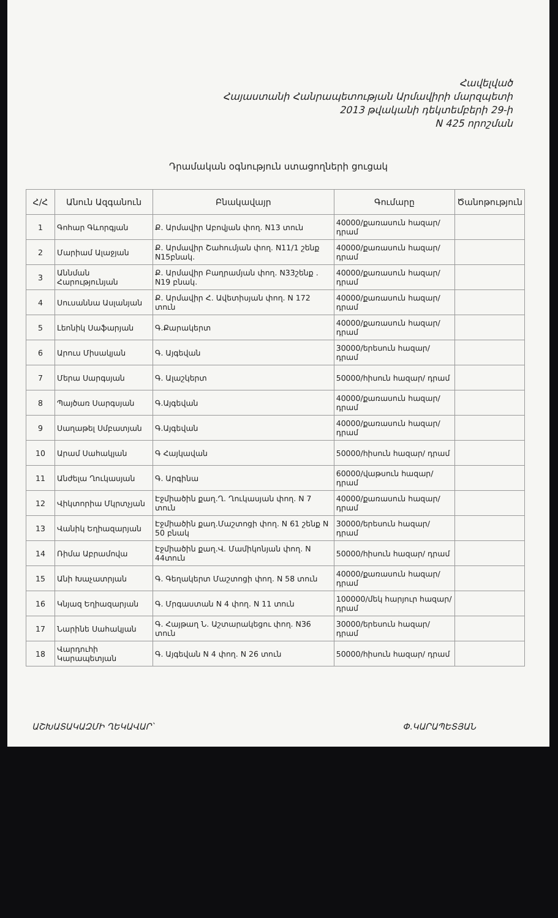Հավելված
Հայաստանի Հանրապետության Արմավիրի մարզպետի
2013 թվականի դեկտեմբերի 29-ի
N 425 որոշման
Դրամական օգնություն ստացողների ցուցակ
| Հ/Հ | Անուն Ազգանուն | Բնակավայր | Գումարը | Ծանոթություն |
| --- | --- | --- | --- | --- |
| 1 | Գոհար Գևորգյան | Ք. Արմավիր Աբովյան փող. N13 տուն | 40000/քառասուն հազար/ դրամ | |
| 2 | Մարիամ Ալաջյան | Ք. Արմավիր Շահումյան փող. N11/1 շենք N15բնակ. | 40000/քառասուն հազար/ դրամ | |
| 3 | Աննման Հարությունյան | Ք. Արմավիր Բաղրամյան փող. N33շենք . N19 բնակ. | 40000/քառասուն հազար/ դրամ | |
| 4 | Սուսաննա Ասլանյան | Ք. Արմավիր Հ. Ավետիսյան փող. N 172 տուն | 40000/քառասուն հազար/ դրամ | |
| 5 | Լեոնիկ Սաֆարյան | Գ.Քարակերտ | 40000/քառասուն հազար/ դրամ | |
| 6 | Արուս Միսակյան | Գ. Այգեվան | 30000/երեսուն հազար/ դրամ | |
| 7 | Մերա Սարգսյան | Գ. Ալաշկերտ | 50000/հիսուն հազար/ դրամ | |
| 8 | Պայծառ Սարգսյան | Գ.Այգեվան | 40000/քառասուն հազար/ դրամ | |
| 9 | Սաղաթել Սմբատյան | Գ.Այգեվան | 40000/քառասուն հազար/ դրամ | |
| 10 | Արամ Սահակյան | Գ Հայկավան | 50000/հիսուն հազար/ դրամ | |
| 11 | Անժելա Ղուկասյան | Գ. Արգինա | 60000/վաթսուն հազար/ դրամ | |
| 12 | Վիկտորիա Մկրտչյան | Էջմիածին քաղ.Ղ. Ղուկասյան փող. N 7 տուն | 40000/քառասուն հազար/ դրամ | |
| 13 | Վանիկ Եղիազարյան | Էջմիածին քաղ.Մաշտոցի փող. N 61 շենք N 50 բնակ | 30000/երեսուն հազար/ դրամ | |
| 14 | Ռիմա Աբրամովա | Էջմիածին քաղ.Վ. Մամիկոնյան փող. N 44տուն | 50000/հիսուն հազար/ դրամ | |
| 15 | Անի Խաչատրյան | Գ. Գեղակերտ Մաշտոցի փող. N 58 տուն | 40000/քառասուն հազար/ դրամ | |
| 16 | Կնյազ Եղիազարյան | Գ. Մրգաստան N 4 փող. N 11 տուն | 100000/մեկ հարյուր հազար/դրամ | |
| 17 | Նարինե Սահակյան | Գ. Հայթաղ Ն. Աշտարակեցու փող. N36 տուն | 30000/երեսուն հազար/ դրամ | |
| 18 | Վարդուհի Կարապետյան | Գ. Այգեվան N 4 փող. N 26 տուն | 50000/հիսուն հազար/ դրամ | |
ԱՇԽԱՏԱԿԱԶՄԻ ՂԵԿԱՎԱՐ՝ Փ.ԿԱՐԱՊԵՏՅԱՆ